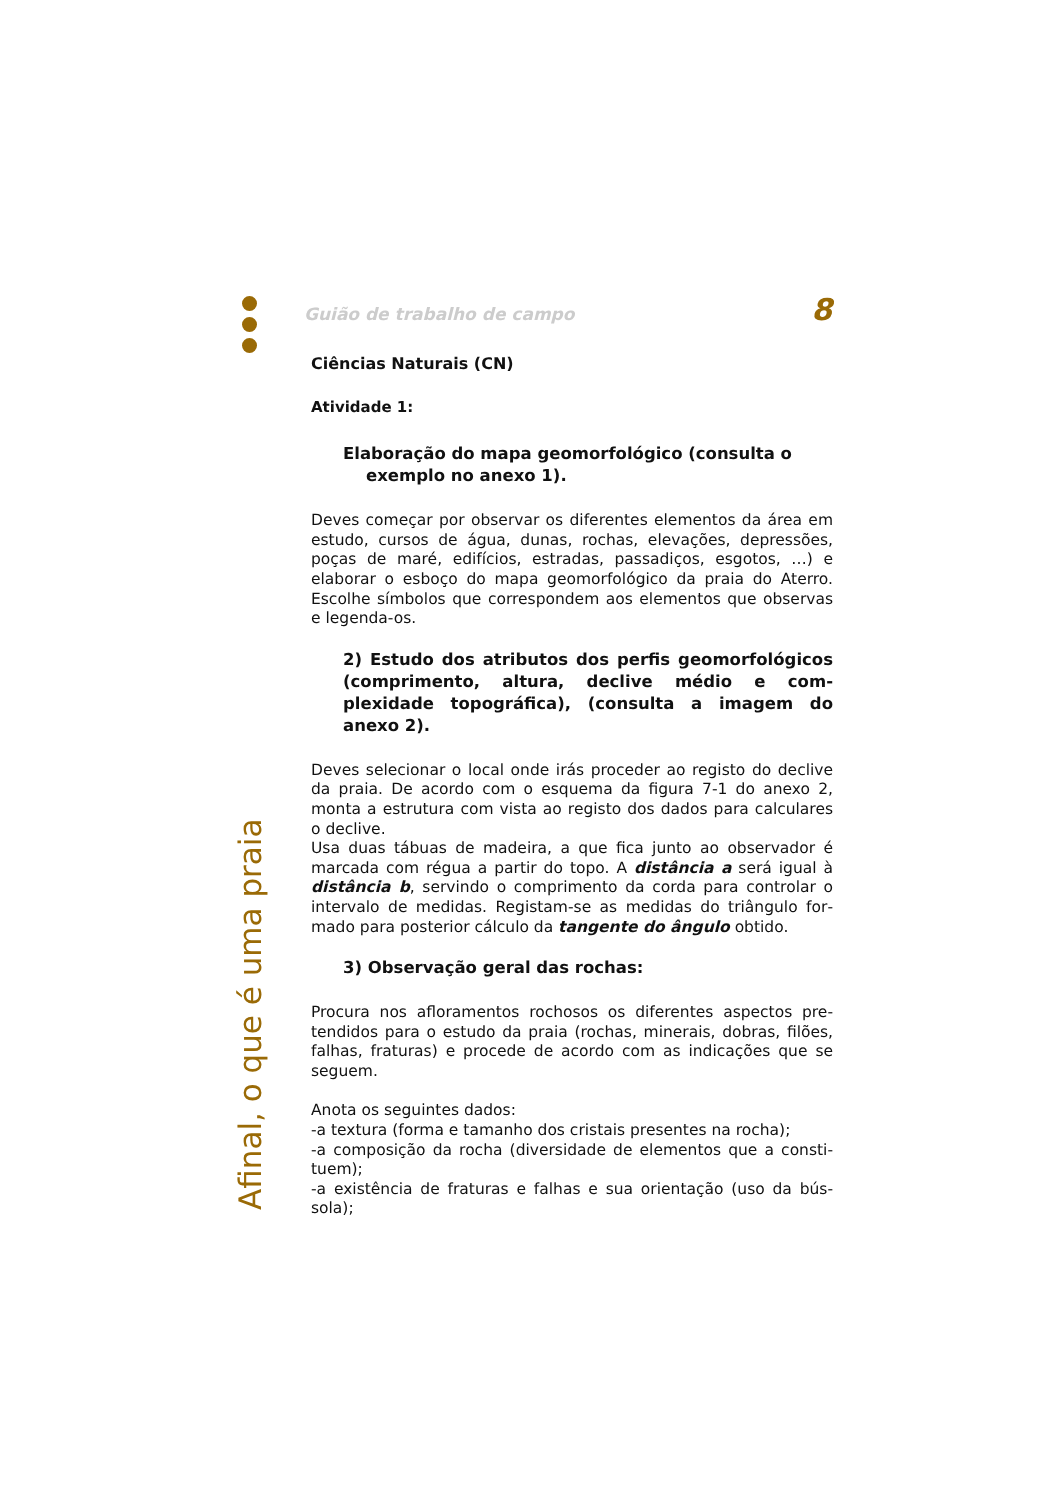Afinal, o que é uma praia
Guião de trabalho de campo 8
Ciências Naturais (CN)
Atividade 1:
Elaboração do mapa geomorfológico (consulta o
exemplo no anexo 1).
Deves começar por observar os diferentes elementos da área em estudo, cursos de água, dunas, rochas, elevações, depres­sões, poças de maré, edifícios, estradas, passadiços, esgotos, …) e elaborar o esboço do mapa geomorfológico da praia do Aterro. Escolhe símbolos que correspondem aos elementos que observas e legenda-os.
2) Estudo dos atributos dos perfis geomorfológi­cos (comprimento, altura, declive médio e com­plexidade topográfica), (consulta a imagem do anexo 2).
Deves selecionar o local onde irás proceder ao registo do declive da praia. De acordo com o esquema da figura 7-1 do anexo 2, monta a estrutura com vista ao registo dos dados para calcula­res o declive.
Usa duas tábuas de madeira, a que fica junto ao observador é marcada com régua a partir do topo. A distância a será igual à distância b, servindo o comprimento da corda para controlar o intervalo de medidas. Registam-se as medidas do triângulo for­mado para posterior cálculo da tangente do ângulo obtido.
3) Observação geral das rochas:
Procura nos afloramentos rochosos os diferentes aspectos pre­tendidos para o estudo da praia (rochas, minerais, dobras, filões, falhas, fraturas) e procede de acordo com as indicações que se seguem.
Anota os seguintes dados:
-a textura (forma e tamanho dos cristais presentes na rocha);
-a composição da rocha (diversidade de elementos que a consti­tuem);
-a existência de fraturas e falhas e sua orientação (uso da bús­sola);